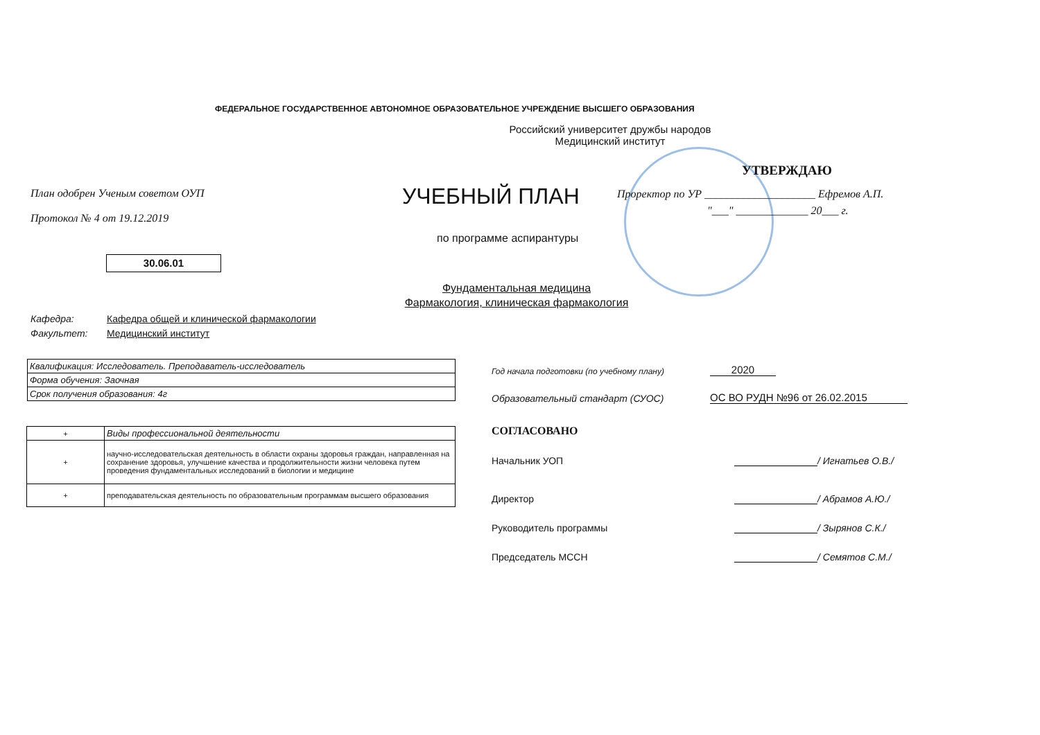ФЕДЕРАЛЬНОЕ ГОСУДАРСТВЕННОЕ АВТОНОМНОЕ ОБРАЗОВАТЕЛЬНОЕ УЧРЕЖДЕНИЕ ВЫСШЕГО ОБРАЗОВАНИЯ
Российский университет дружбы народов
Медицинский институт
План одобрен Ученым советом ОУП
Протокол № 4 от 19.12.2019
УЧЕБНЫЙ ПЛАН
по программе аспирантуры
30.06.01
Фундаментальная медицина
Фармакология, клиническая фармакология
УТВЕРЖДАЮ
Проректор по УР ____________________ Ефремов А.П.
"___" _____________ 20___ г.
Кафедра: Кафедра общей и клинической фармакологии
Факультет: Медицинский институт
| Квалификация: Исследователь. Преподаватель-исследователь |
| Форма обучения: Заочная |
| Срок получения образования: 4г |
| + | Виды профессиональной деятельности |
| + | научно-исследовательская деятельность в области охраны здоровья граждан, направленная на сохранение здоровья, улучшение качества и продолжительности жизни человека путем проведения фундаментальных исследований в биологии и медицине |
| + | преподавательская деятельность по образовательным программам высшего образования |
Год начала подготовки (по учебному плану)
2020
Образовательный стандарт (СУОС)
ОС ВО РУДН №96 от 26.02.2015
СОГЛАСОВАНО
Начальник УОП
/ Игнатьев О.В./
Директор
/ Абрамов А.Ю./
Руководитель программы
/ Зырянов С.К./
Председатель МССН
/ Семятов С.М./